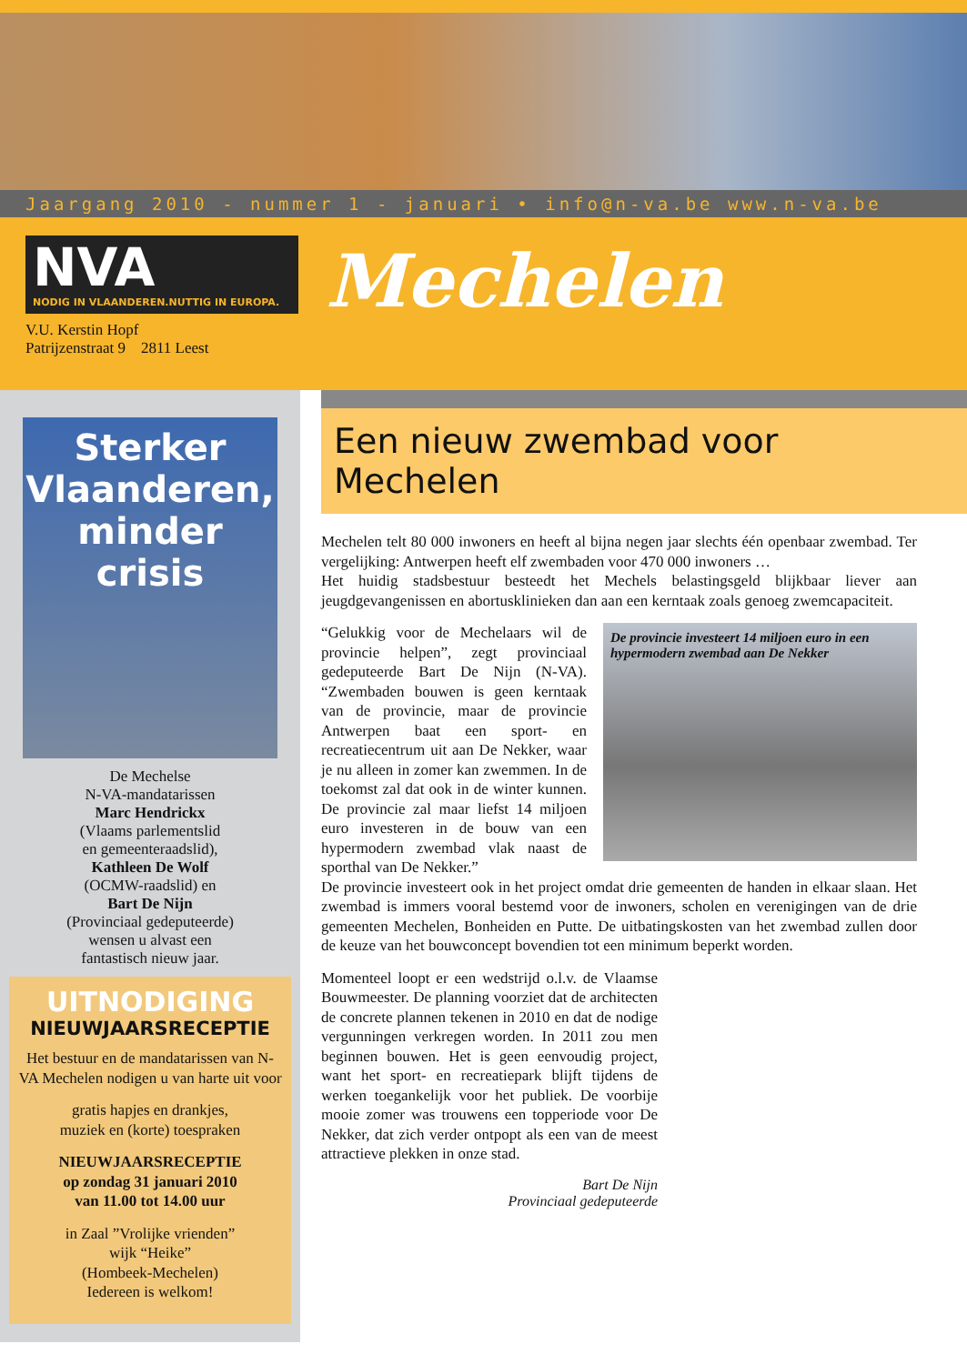Jaargang 2010 - nummer 1 - januari • info@n-va.be www.n-va.be
NVA
NODIG IN VLAANDEREN.NUTTIG IN EUROPA.
V.U. Kerstin Hopf
Patrijzenstraat 9 2811 Leest
Mechelen
Sterker
Vlaanderen,
minder crisis
De Mechelse
N-VA-mandatarissen
Marc Hendrickx
(Vlaams parlementslid
en gemeenteraadslid),
Kathleen De Wolf
(OCMW-raadslid) en
Bart De Nijn
(Provinciaal gedeputeerde)
wensen u alvast een
fantastisch nieuw jaar.
UITNODIGING
NIEUWJAARSRECEPTIE
Het bestuur en de mandatarissen van N-VA Mechelen nodigen u van harte uit voor
gratis hapjes en drankjes,
muziek en (korte) toespraken
NIEUWJAARSRECEPTIE
op zondag 31 januari 2010
van 11.00 tot 14.00 uur
in Zaal ”Vrolijke vrienden”
wijk “Heike”
(Hombeek-Mechelen)
Iedereen is welkom!
Een nieuw zwembad voor Mechelen
Mechelen telt 80 000 inwoners en heeft al bijna negen jaar slechts één openbaar zwembad. Ter vergelijking: Antwerpen heeft elf zwembaden voor 470 000 inwoners …
Het huidig stadsbestuur besteedt het Mechels belastingsgeld blijkbaar liever aan jeugdgevangenissen en abortusklinieken dan aan een kerntaak zoals genoeg zwemcapaciteit.
De provincie investeert 14 miljoen euro in een hypermodern zwembad aan De Nekker
“Gelukkig voor de Mechelaars wil de provincie helpen”, zegt provinciaal gedeputeerde Bart De Nijn (N-VA). “Zwembaden bouwen is geen kerntaak van de provincie, maar de provincie Antwerpen baat een sport- en recreatiecentrum uit aan De Nekker, waar je nu alleen in zomer kan zwemmen. In de toekomst zal dat ook in de winter kunnen. De provincie zal maar liefst 14 miljoen euro investeren in de bouw van een hypermodern zwembad vlak naast de sporthal van De Nekker.”
De provincie investeert ook in het project omdat drie gemeenten de handen in elkaar slaan. Het zwembad is immers vooral bestemd voor de inwoners, scholen en verenigingen van de drie gemeenten Mechelen, Bonheiden en Putte. De uitbatingskosten van het zwembad zullen door de keuze van het bouwconcept bovendien tot een minimum beperkt worden.
Momenteel loopt er een wedstrijd o.l.v. de Vlaamse Bouwmeester. De planning voorziet dat de architecten de concrete plannen tekenen in 2010 en dat de nodige vergunningen verkregen worden. In 2011 zou men beginnen bouwen. Het is geen eenvoudig project, want het sport- en recreatiepark blijft tijdens de werken toegankelijk voor het publiek. De voorbije mooie zomer was trouwens een topperiode voor De Nekker, dat zich verder ontpopt als een van de meest attractieve plekken in onze stad.
Bart De Nijn
Provinciaal gedeputeerde